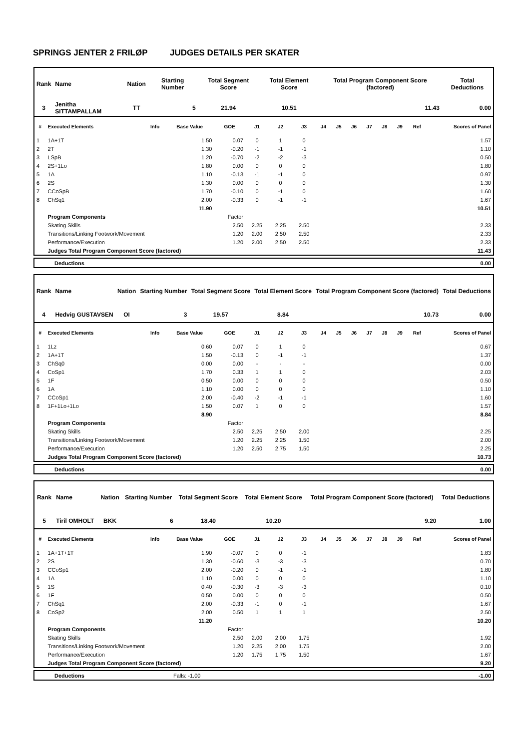SPRINGS JENTER 2 FRILØP JUDGES DETAILS PER SKATER
| Rank | Name | Nation | Starting Number | Total Segment Score | Total Element Score | Total Program Component Score (factored) | Total Deductions |
| --- | --- | --- | --- | --- | --- | --- | --- |
| 3 | Jenitha SITTAMPALLAM | TT | 5 | 21.94 | 10.51 | 11.43 | 0.00 |
| # | Executed Elements | Info | Base Value | GOE | J1 | J2 | J3 | J4 | J5 | J6 | J7 | J8 | J9 | Ref | Scores of Panel |
| --- | --- | --- | --- | --- | --- | --- | --- | --- | --- | --- | --- | --- | --- | --- | --- |
| 1 | 1A+1T | | 1.50 | 0.07 | 0 | 1 | 0 | | | | | | | | 1.57 |
| 2 | 2T | | 1.30 | -0.20 | -1 | -1 | -1 | | | | | | | | 1.10 |
| 3 | LSpB | | 1.20 | -0.70 | -2 | -2 | -3 | | | | | | | | 0.50 |
| 4 | 2S+1Lo | | 1.80 | 0.00 | 0 | 0 | 0 | | | | | | | | 1.80 |
| 5 | 1A | | 1.10 | -0.13 | -1 | -1 | 0 | | | | | | | | 0.97 |
| 6 | 2S | | 1.30 | 0.00 | 0 | 0 | 0 | | | | | | | | 1.30 |
| 7 | CCoSpB | | 1.70 | -0.10 | 0 | -1 | 0 | | | | | | | | 1.60 |
| 8 | ChSq1 | | 2.00 | -0.33 | 0 | -1 | -1 | | | | | | | | 1.67 |
| | | | 11.90 | | | | | | | | | | | | 10.51 |
| | Program Components | | | Factor | | | | | | | | | | | |
| | Skating Skills | | | 2.50 | 2.25 | 2.25 | 2.50 | | | | | | | | 2.33 |
| | Transitions/Linking Footwork/Movement | | | 1.20 | 2.00 | 2.50 | 2.50 | | | | | | | | 2.33 |
| | Performance/Execution | | | 1.20 | 2.00 | 2.50 | 2.50 | | | | | | | | 2.33 |
| | Judges Total Program Component Score (factored) | | | | | | | | | | | | | | 11.43 |
| Deductions | 0.00 |
| Rank | Name | Nation | Starting Number | Total Segment Score | Total Element Score | Total Program Component Score (factored) | Total Deductions |
| --- | --- | --- | --- | --- | --- | --- | --- |
| 4 | Hedvig GUSTAVSEN | OI | 3 | 19.57 | 8.84 | 10.73 | 0.00 |
| # | Executed Elements | Info | Base Value | GOE | J1 | J2 | J3 | J4 | J5 | J6 | J7 | J8 | J9 | Ref | Scores of Panel |
| --- | --- | --- | --- | --- | --- | --- | --- | --- | --- | --- | --- | --- | --- | --- | --- |
| 1 | 1Lz | | 0.60 | 0.07 | 0 | 1 | 0 | | | | | | | | 0.67 |
| 2 | 1A+1T | | 1.50 | -0.13 | 0 | -1 | -1 | | | | | | | | 1.37 |
| 3 | ChSq0 | | 0.00 | 0.00 | - | - | - | | | | | | | | 0.00 |
| 4 | CoSp1 | | 1.70 | 0.33 | 1 | 1 | 0 | | | | | | | | 2.03 |
| 5 | 1F | | 0.50 | 0.00 | 0 | 0 | 0 | | | | | | | | 0.50 |
| 6 | 1A | | 1.10 | 0.00 | 0 | 0 | 0 | | | | | | | | 1.10 |
| 7 | CCoSp1 | | 2.00 | -0.40 | -2 | -1 | -1 | | | | | | | | 1.60 |
| 8 | 1F+1Lo+1Lo | | 1.50 | 0.07 | 1 | 0 | 0 | | | | | | | | 1.57 |
| | | | 8.90 | | | | | | | | | | | | 8.84 |
| | Program Components | | | Factor | | | | | | | | | | | |
| | Skating Skills | | | 2.50 | 2.25 | 2.50 | 2.00 | | | | | | | | 2.25 |
| | Transitions/Linking Footwork/Movement | | | 1.20 | 2.25 | 2.25 | 1.50 | | | | | | | | 2.00 |
| | Performance/Execution | | | 1.20 | 2.50 | 2.75 | 1.50 | | | | | | | | 2.25 |
| | Judges Total Program Component Score (factored) | | | | | | | | | | | | | | 10.73 |
| Deductions | 0.00 |
| Rank | Name | Nation | Starting Number | Total Segment Score | Total Element Score | Total Program Component Score (factored) | Total Deductions |
| --- | --- | --- | --- | --- | --- | --- | --- |
| 5 | Tiril OMHOLT | BKK | 6 | 18.40 | 10.20 | 9.20 | 1.00 |
| # | Executed Elements | Info | Base Value | GOE | J1 | J2 | J3 | J4 | J5 | J6 | J7 | J8 | J9 | Ref | Scores of Panel |
| --- | --- | --- | --- | --- | --- | --- | --- | --- | --- | --- | --- | --- | --- | --- | --- |
| 1 | 1A+1T+1T | | 1.90 | -0.07 | 0 | 0 | -1 | | | | | | | | 1.83 |
| 2 | 2S | | 1.30 | -0.60 | -3 | -3 | -3 | | | | | | | | 0.70 |
| 3 | CCoSp1 | | 2.00 | -0.20 | 0 | -1 | -1 | | | | | | | | 1.80 |
| 4 | 1A | | 1.10 | 0.00 | 0 | 0 | 0 | | | | | | | | 1.10 |
| 5 | 1S | | 0.40 | -0.30 | -3 | -3 | -3 | | | | | | | | 0.10 |
| 6 | 1F | | 0.50 | 0.00 | 0 | 0 | 0 | | | | | | | | 0.50 |
| 7 | ChSq1 | | 2.00 | -0.33 | -1 | 0 | -1 | | | | | | | | 1.67 |
| 8 | CoSp2 | | 2.00 | 0.50 | 1 | 1 | 1 | | | | | | | | 2.50 |
| | | | 11.20 | | | | | | | | | | | | 10.20 |
| | Program Components | | | Factor | | | | | | | | | | | |
| | Skating Skills | | | 2.50 | 2.00 | 2.00 | 1.75 | | | | | | | | 1.92 |
| | Transitions/Linking Footwork/Movement | | | 1.20 | 2.25 | 2.00 | 1.75 | | | | | | | | 2.00 |
| | Performance/Execution | | | 1.20 | 1.75 | 1.75 | 1.50 | | | | | | | | 1.67 |
| | Judges Total Program Component Score (factored) | | | | | | | | | | | | | | 9.20 |
| Deductions | Falls: -1.00 | -1.00 |